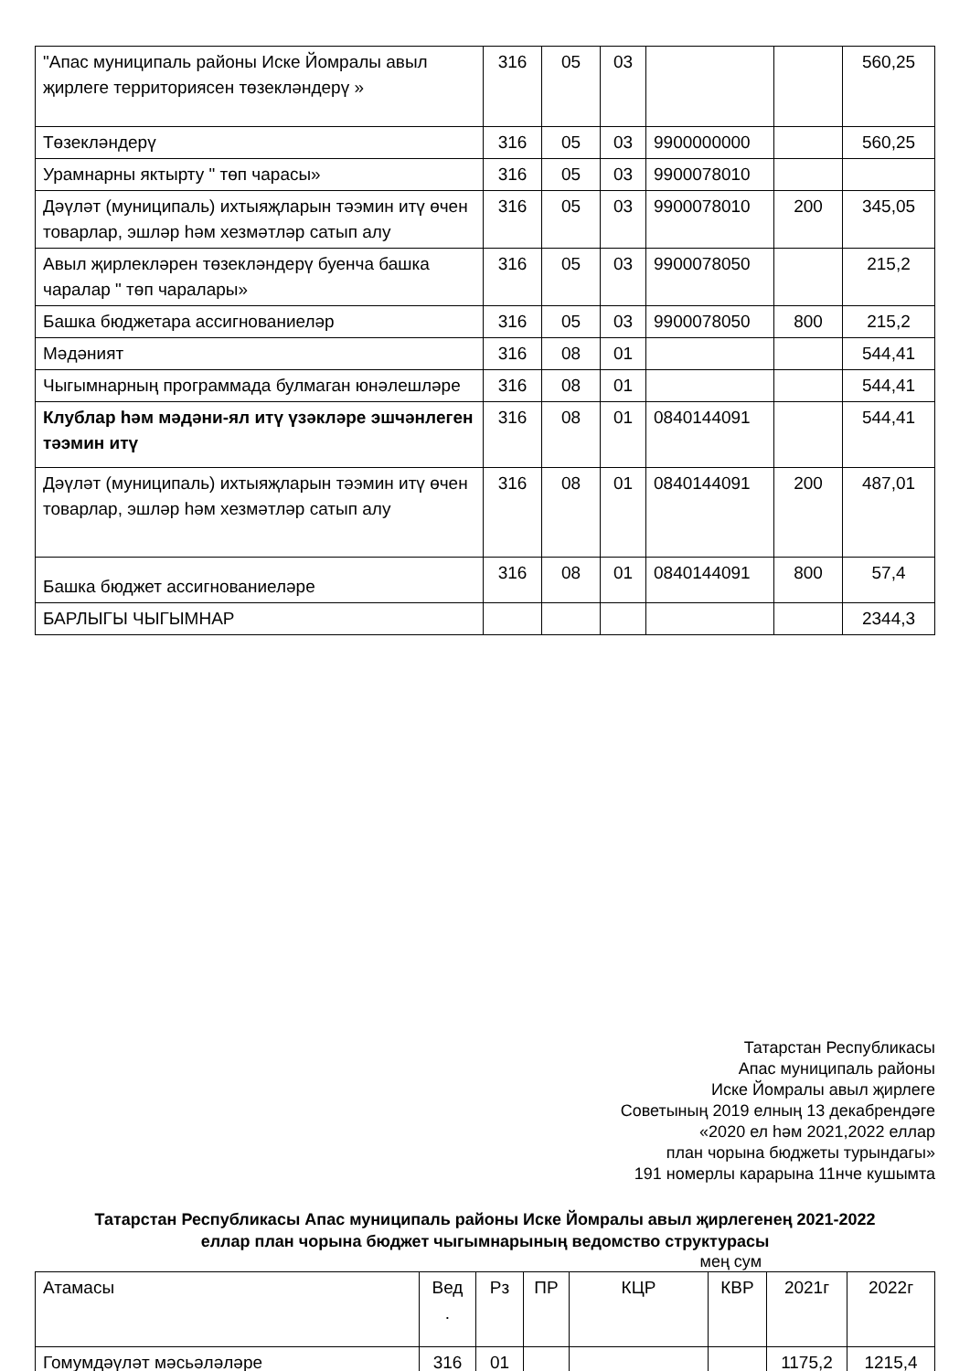| "Апас муниципаль районы Иске Йомралы авыл җирлеге территориясен төзекләндерү » | 316 | 05 | 03 | | | 560,25 |
| Төзеклəндерү | 316 | 05 | 03 | 9900000000 | | 560,25 |
| Урамнарны яктырту " төп чарасы» | 316 | 05 | 03 | 9900078010 | | |
| Дәүләт (муниципаль) ихтыяҗларын тәэмин итү өчен товарлар, эшләр һәм хезмәтләр сатып алу | 316 | 05 | 03 | 9900078010 | 200 | 345,05 |
| Авыл җирлекләрен төзекләндерү буенча башка чаралар " төп чаралары» | 316 | 05 | 03 | 9900078050 | | 215,2 |
| Башка бюджетара ассигнованиеләр | 316 | 05 | 03 | 9900078050 | 800 | 215,2 |
| Мәдәният | 316 | 08 | 01 | | | 544,41 |
| Чыгымнарның программада булмаган юнәлешләре | 316 | 08 | 01 | | | 544,41 |
| Клублар һәм мәдәни-ял итү үзәкләре эшчәнлеген тәэмин итү | 316 | 08 | 01 | 0840144091 | | 544,41 |
| Дәүләт (муниципаль) ихтыяҗларын тәэмин итү өчен товарлар, эшләр һәм хезмәтләр сатып алу | 316 | 08 | 01 | 0840144091 | 200 | 487,01 |
| Башка бюджет ассигнованиеләре | 316 | 08 | 01 | 0840144091 | 800 | 57,4 |
| БАРЛЫГЫ ЧЫГЫМНАР | | | | | | 2344,3 |
Татарстан Республикасы
Апас муниципаль районы
Иске Йомралы авыл җирлеге
Советының 2019 елның 13 декабрендәге
«2020 ел һәм 2021,2022 еллар
план чорына бюджеты турындагы»
191 номерлы карарына 11нче кушымта
Татарстан Республикасы Апас муниципаль районы Иске Йомралы авыл җирлегенең 2021-2022 еллар план чорына бюджет чыгымнарының ведомство структурасы
мең сум
| Атамасы | Вед . | Рз | ПР | КЦР | КВР | 2021г | 2022г |
| Гомумдәүләт мәсьәләләре | 316 | 01 | | | | 1175,2 | 1215,4 |